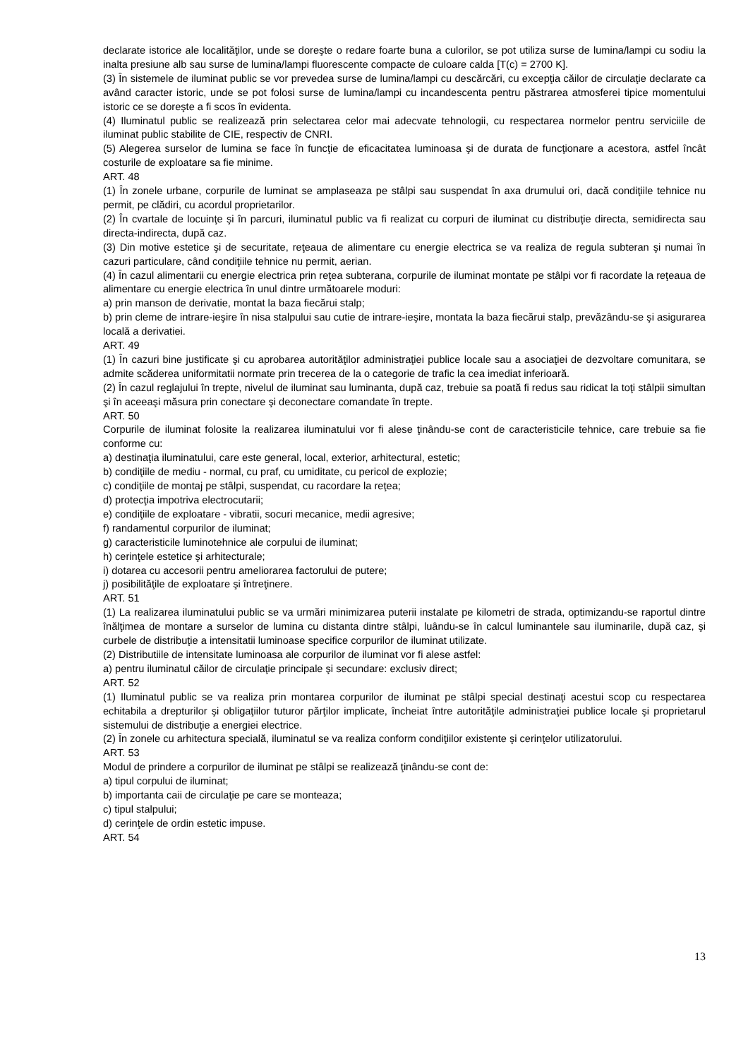declarate istorice ale localităţilor, unde se doreşte o redare foarte buna a culorilor, se pot utiliza surse de lumina/lampi cu sodiu la inalta presiune alb sau surse de lumina/lampi fluorescente compacte de culoare calda [T(c) = 2700 K].
(3) În sistemele de iluminat public se vor prevedea surse de lumina/lampi cu descărcări, cu excepţia căilor de circulaţie declarate ca având caracter istoric, unde se pot folosi surse de lumina/lampi cu incandescenta pentru păstrarea atmosferei tipice momentului istoric ce se doreşte a fi scos în evidenta.
(4) Iluminatul public se realizează prin selectarea celor mai adecvate tehnologii, cu respectarea normelor pentru serviciile de iluminat public stabilite de CIE, respectiv de CNRI.
(5) Alegerea surselor de lumina se face în funcţie de eficacitatea luminoasa şi de durata de funcţionare a acestora, astfel încât costurile de exploatare sa fie minime.
ART. 48
(1) În zonele urbane, corpurile de luminat se amplaseaza pe stâlpi sau suspendat în axa drumului ori, dacă condiţiile tehnice nu permit, pe clădiri, cu acordul proprietarilor.
(2) În cvartale de locuinţe şi în parcuri, iluminatul public va fi realizat cu corpuri de iluminat cu distribuţie directa, semidirecta sau directa-indirecta, după caz.
(3) Din motive estetice şi de securitate, reţeaua de alimentare cu energie electrica se va realiza de regula subteran şi numai în cazuri particulare, când condiţiile tehnice nu permit, aerian.
(4) În cazul alimentarii cu energie electrica prin reţea subterana, corpurile de iluminat montate pe stâlpi vor fi racordate la reţeaua de alimentare cu energie electrica în unul dintre următoarele moduri:
a) prin manson de derivatie, montat la baza fiecărui stalp;
b) prin cleme de intrare-ieşire în nisa stalpului sau cutie de intrare-ieşire, montata la baza fiecărui stalp, prevăzându-se şi asigurarea locală a derivatiei.
ART. 49
(1) În cazuri bine justificate şi cu aprobarea autorităţilor administraţiei publice locale sau a asociaţiei de dezvoltare comunitara, se admite scăderea uniformitatii normate prin trecerea de la o categorie de trafic la cea imediat inferioară.
(2) În cazul reglajului în trepte, nivelul de iluminat sau luminanta, după caz, trebuie sa poată fi redus sau ridicat la toţi stâlpii simultan şi în aceeaşi măsura prin conectare şi deconectare comandate în trepte.
ART. 50
Corpurile de iluminat folosite la realizarea iluminatului vor fi alese ţinându-se cont de caracteristicile tehnice, care trebuie sa fie conforme cu:
a) destinaţia iluminatului, care este general, local, exterior, arhitectural, estetic;
b) condiţiile de mediu - normal, cu praf, cu umiditate, cu pericol de explozie;
c) condiţiile de montaj pe stâlpi, suspendat, cu racordare la reţea;
d) protecţia impotriva electrocutarii;
e) condiţiile de exploatare - vibratii, socuri mecanice, medii agresive;
f) randamentul corpurilor de iluminat;
g) caracteristicile luminotehnice ale corpului de iluminat;
h) cerinţele estetice şi arhitecturale;
i) dotarea cu accesorii pentru ameliorarea factorului de putere;
j) posibilităţile de exploatare şi întreţinere.
ART. 51
(1) La realizarea iluminatului public se va urmări minimizarea puterii instalate pe kilometri de strada, optimizandu-se raportul dintre înălţimea de montare a surselor de lumina cu distanta dintre stâlpi, luându-se în calcul luminantele sau iluminarile, după caz, şi curbele de distribuţie a intensitatii luminoase specifice corpurilor de iluminat utilizate.
(2) Distributiile de intensitate luminoasa ale corpurilor de iluminat vor fi alese astfel:
a) pentru iluminatul căilor de circulaţie principale şi secundare: exclusiv direct;
ART. 52
(1) Iluminatul public se va realiza prin montarea corpurilor de iluminat pe stâlpi special destinaţi acestui scop cu respectarea echitabila a drepturilor şi obligaţiilor tuturor părţilor implicate, încheiat între autorităţile administraţiei publice locale şi proprietarul sistemului de distribuţie a energiei electrice.
(2) În zonele cu arhitectura specială, iluminatul se va realiza conform condiţiilor existente şi cerinţelor utilizatorului.
ART. 53
Modul de prindere a corpurilor de iluminat pe stâlpi se realizează ţinându-se cont de:
a) tipul corpului de iluminat;
b) importanta caii de circulaţie pe care se monteaza;
c) tipul stalpului;
d) cerinţele de ordin estetic impuse.
ART. 54
13